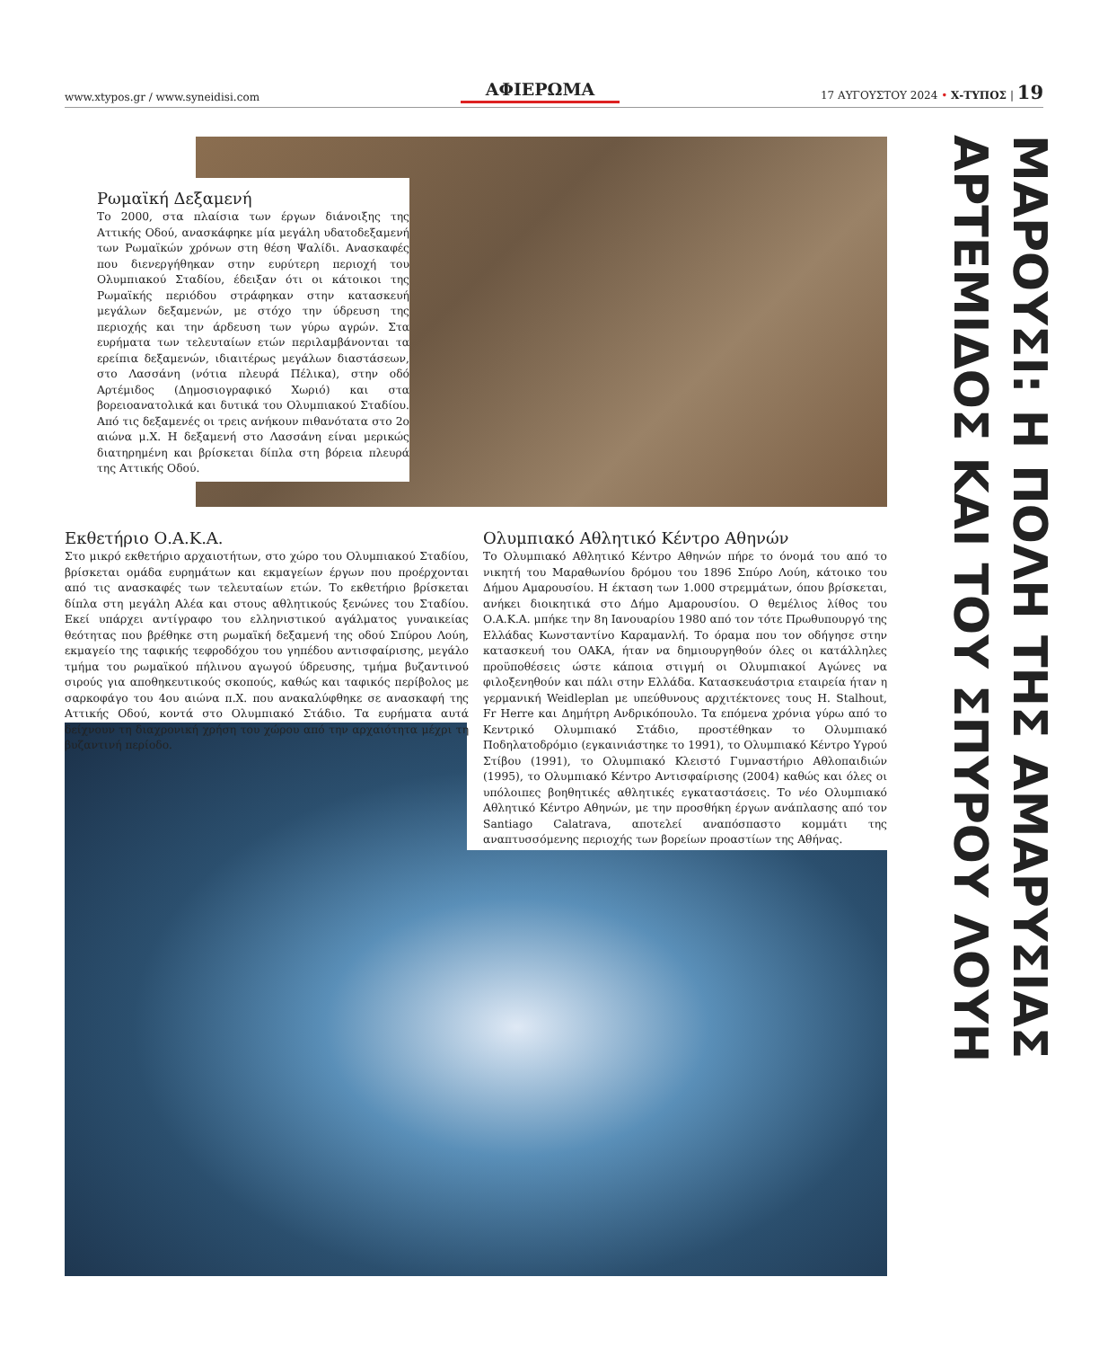www.xtypos.gr / www.syneidisi.com ΑΦΙΕΡΩΜΑ 17 ΑΥΓΟΥΣΤΟΥ 2024 • Χ-ΤΥΠΟΣ | 19
Ρωμαϊκή Δεξαμενή
Το 2000, στα πλαίσια των έργων διάνοιξης της Αττικής Οδού, ανασκάφηκε μία μεγάλη υδατοδεξαμενή των Ρωμαϊκών χρόνων στη θέση Ψαλίδι. Ανασκαφές που διενεργήθηκαν στην ευρύτερη περιοχή του Ολυμπιακού Σταδίου, έδειξαν ότι οι κάτοικοι της Ρωμαϊκής περιόδου στράφηκαν στην κατασκευή μεγάλων δεξαμενών, με στόχο την ύδρευση της περιοχής και την άρδευση των γύρω αγρών. Στα ευρήματα των τελευταίων ετών περιλαμβάνονται τα ερείπια δεξαμενών, ιδιαιτέρως μεγάλων διαστάσεων, στο Λασσάνη (νότια πλευρά Πέλικα), στην οδό Αρτέμιδος (Δημοσιογραφικό Χωριό) και στα βορειοανατολικά και δυτικά του Ολυμπιακού Σταδίου. Από τις δεξαμενές οι τρεις ανήκουν πιθανότατα στο 2ο αιώνα μ.Χ. Η δεξαμενή στο Λασσάνη είναι μερικώς διατηρημένη και βρίσκεται δίπλα στη βόρεια πλευρά της Αττικής Οδού.
Εκθετήριο Ο.Α.Κ.Α.
Στο μικρό εκθετήριο αρχαιοτήτων, στο χώρο του Ολυμπιακού Σταδίου, βρίσκεται ομάδα ευρημάτων και εκμαγείων έργων που προέρχονται από τις ανασκαφές των τελευταίων ετών. Το εκθετήριο βρίσκεται δίπλα στη μεγάλη Αλέα και στους αθλητικούς ξενώνες του Σταδίου. Εκεί υπάρχει αντίγραφο του ελληνιστικού αγάλματος γυναικείας θεότητας που βρέθηκε στη ρωμαϊκή δεξαμενή της οδού Σπύρου Λούη, εκμαγείο της ταφικής τεφροδόχου του γηπέδου αντισφαίρισης, μεγάλο τμήμα του ρωμαϊκού πήλινου αγωγού ύδρευσης, τμήμα βυζαντινού σιρούς για αποθηκευτικούς σκοπούς, καθώς και ταφικός περίβολος με σαρκοφάγο του 4ου αιώνα π.Χ. που ανακαλύφθηκε σε ανασκαφή της Αττικής Οδού, κοντά στο Ολυμπιακό Στάδιο. Τα ευρήματα αυτά δείχνουν τη διαχρονική χρήση του χώρου από την αρχαιότητα μέχρι τη βυζαντινή περίοδο.
Ολυμπιακό Αθλητικό Κέντρο Αθηνών
Το Ολυμπιακό Αθλητικό Κέντρο Αθηνών πήρε το όνομά του από το νικητή του Μαραθωνίου δρόμου του 1896 Σπύρο Λούη, κάτοικο του Δήμου Αμαρουσίου. Η έκταση των 1.000 στρεμμάτων, όπου βρίσκεται, ανήκει διοικητικά στο Δήμο Αμαρουσίου. Ο θεμέλιος λίθος του Ο.Α.Κ.Α. μπήκε την 8η Ιανουαρίου 1980 από τον τότε Πρωθυπουργό της Ελλάδας Κωνσταντίνο Καραμανλή. Το όραμα που τον οδήγησε στην κατασκευή του ΟΑΚΑ, ήταν να δημιουργηθούν όλες οι κατάλληλες προϋποθέσεις ώστε κάποια στιγμή οι Ολυμπιακοί Αγώνες να φιλοξενηθούν και πάλι στην Ελλάδα. Κατασκευάστρια εταιρεία ήταν η γερμανική Weidleplan με υπεύθυνους αρχιτέκτονες τους H. Stalhout, Fr Herre και Δημήτρη Ανδρικόπουλο. Τα επόμενα χρόνια γύρω από το Κεντρικό Ολυμπιακό Στάδιο, προστέθηκαν το Ολυμπιακό Ποδηλατοδρόμιο (εγκαινιάστηκε το 1991), το Ολυμπιακό Κέντρο Υγρού Στίβου (1991), το Ολυμπιακό Κλειστό Γυμναστήριο Αθλοπαιδιών (1995), το Ολυμπιακό Κέντρο Αντισφαίρισης (2004) καθώς και όλες οι υπόλοιπες βοηθητικές αθλητικές εγκαταστάσεις. Το νέο Ολυμπιακό Αθλητικό Κέντρο Αθηνών, με την προσθήκη έργων ανάπλασης από τον Santiago Calatrava, αποτελεί αναπόσπαστο κομμάτι της αναπτυσσόμενης περιοχής των βορείων προαστίων της Αθήνας.
ΜΑΡΟΥΣΙ: Η ΠΟΛΗ ΤΗΣ ΑΜΑΡΥΣΙΑΣ ΑΡΤΕΜΙΔΟΣ ΚΑΙ ΤΟΥ ΣΠΥΡΟΥ ΛΟΥΗ